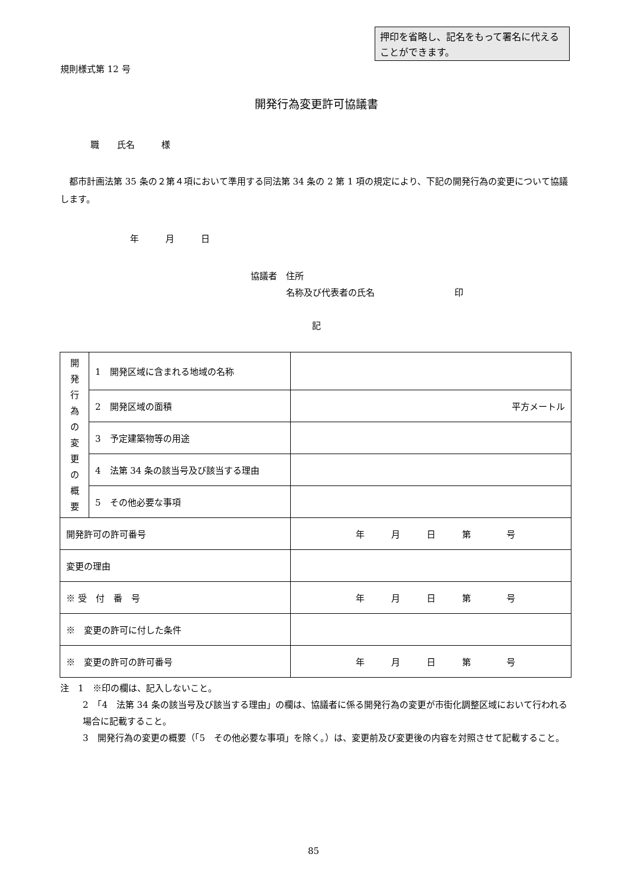押印を省略し、記名をもって署名に代えることができます。
規則様式第 12 号
開発行為変更許可協議書
職　　氏名　　　様
　都市計画法第 35 条の２第４項において準用する同法第 34 条の 2 第 1 項の規定により、下記の開発行為の変更について協議します。
年　　　月　　　日
協議者　住所
　　　　名称及び代表者の氏名　　　　　　　　　印
記
| 開 発 行 為 の 変 更 の 概 要 | 1 開発区域に含まれる地域の名称 | |
| | 2 開発区域の面積 | 平方メートル |
| | 3 予定建築物等の用途 | |
| | 4 法第 34 条の該当号及び該当する理由 | |
| | 5 その他必要な事項 | |
| 開発許可の許可番号 | | 年 月 日 第 号 |
| 変更の理由 | | |
| ※ 受 付 番 号 | | 年 月 日 第 号 |
| ※ 変更の許可に付した条件 | | |
| ※ 変更の許可の許可番号 | | 年 月 日 第 号 |
注　1　※印の欄は、記入しないこと。
2　「4　法第 34 条の該当号及び該当する理由」の欄は、協議者に係る開発行為の変更が市街化調整区域において行われる場合に記載すること。
3　開発行為の変更の概要（「5　その他必要な事項」を除く。）は、変更前及び変更後の内容を対照させて記載すること。
85